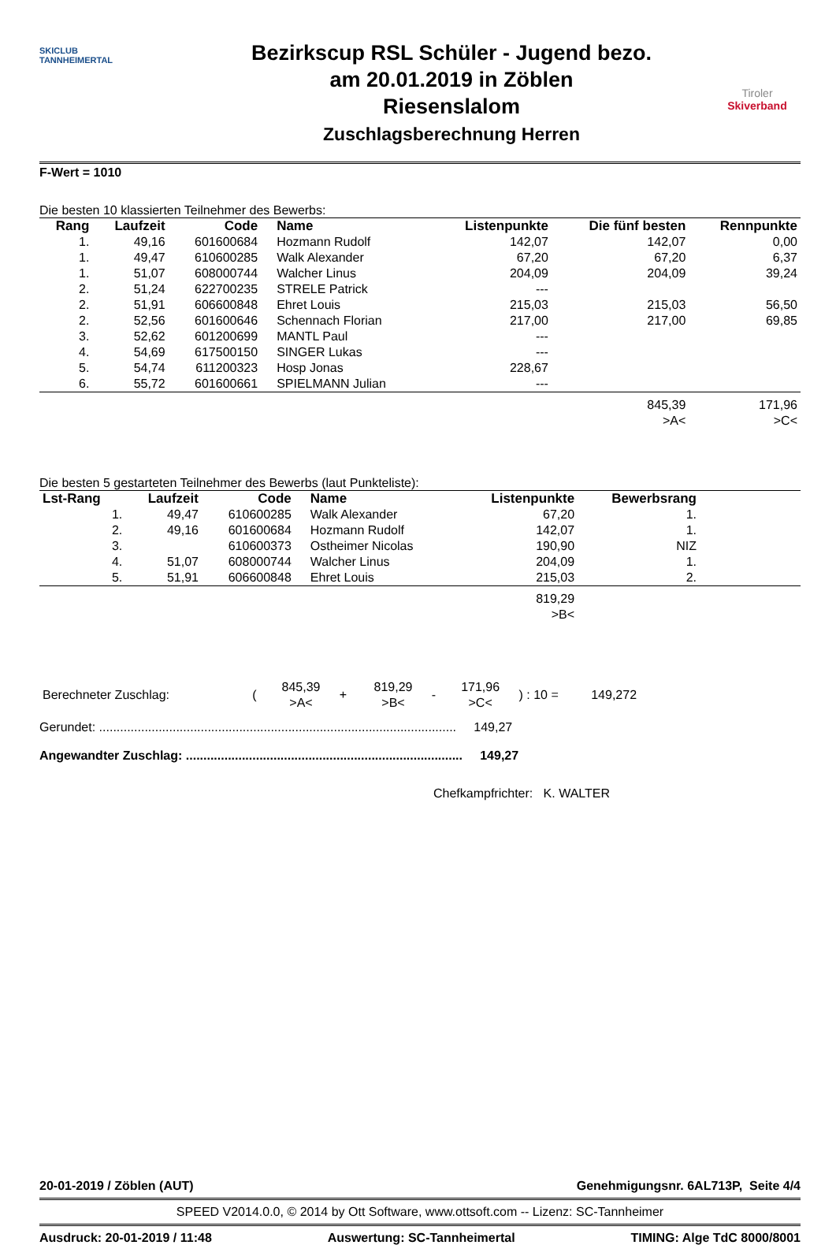SKICLUB
TANNHEIMERTAL
Bezirkscup RSL Schüler - Jugend bezo.
am 20.01.2019 in Zöblen
Riesenslalom
Zuschlagsberechnung Herren
Tiroler
Skiverband
F-Wert = 1010
Die besten 10 klassierten Teilnehmer des Bewerbs:
| Rang | Laufzeit | Code | Name | Listenpunkte | Die fünf besten | Rennpunkte |
| --- | --- | --- | --- | --- | --- | --- |
| 1. | 49,16 | 601600684 | Hozmann Rudolf | 142,07 | 142,07 | 0,00 |
| 1. | 49,47 | 610600285 | Walk Alexander | 67,20 | 67,20 | 6,37 |
| 1. | 51,07 | 608000744 | Walcher Linus | 204,09 | 204,09 | 39,24 |
| 2. | 51,24 | 622700235 | STRELE Patrick | --- | | |
| 2. | 51,91 | 606600848 | Ehret Louis | 215,03 | 215,03 | 56,50 |
| 2. | 52,56 | 601600646 | Schennach Florian | 217,00 | 217,00 | 69,85 |
| 3. | 52,62 | 601200699 | MANTL Paul | --- | | |
| 4. | 54,69 | 617500150 | SINGER Lukas | --- | | |
| 5. | 54,74 | 611200323 | Hosp Jonas | 228,67 | | |
| 6. | 55,72 | 601600661 | SPIELMANN Julian | --- | | |
| | | | | | 845,39 >A< | 171,96 >C< |
Die besten 5 gestarteten Teilnehmer des Bewerbs (laut Punkteliste):
| Lst-Rang | Laufzeit | Code | Name | Listenpunkte | Bewerbsrang | |
| --- | --- | --- | --- | --- | --- | --- |
| 1. | 49,47 | 610600285 | Walk Alexander | 67,20 | 1. | |
| 2. | 49,16 | 601600684 | Hozmann Rudolf | 142,07 | 1. | |
| 3. | | 610600373 | Ostheimer Nicolas | 190,90 | NIZ | |
| 4. | 51,07 | 608000744 | Walcher Linus | 204,09 | 1. | |
| 5. | 51,91 | 606600848 | Ehret Louis | 215,03 | 2. | |
| | | | | 819,29 >B< | | |
| Berechneter Zuschlag: | ( | 845,39 >A< | + | 819,29 >B< | - | 171,96 >C< | ) : 10 = | 149,272 |
Gerundet: ...................................................................................................... 149,27
Angewandter Zuschlag: ............................................................................... 149,27
Chefkampfrichter: K. WALTER
20-01-2019 / Zöblen (AUT) Genehmigungsnr. 6AL713P, Seite 4/4
SPEED V2014.0.0, © 2014 by Ott Software, www.ottsoft.com -- Lizenz: SC-Tannheimer
Ausdruck: 20-01-2019 / 11:48 Auswertung: SC-Tannheimertal TIMING: Alge TdC 8000/8001